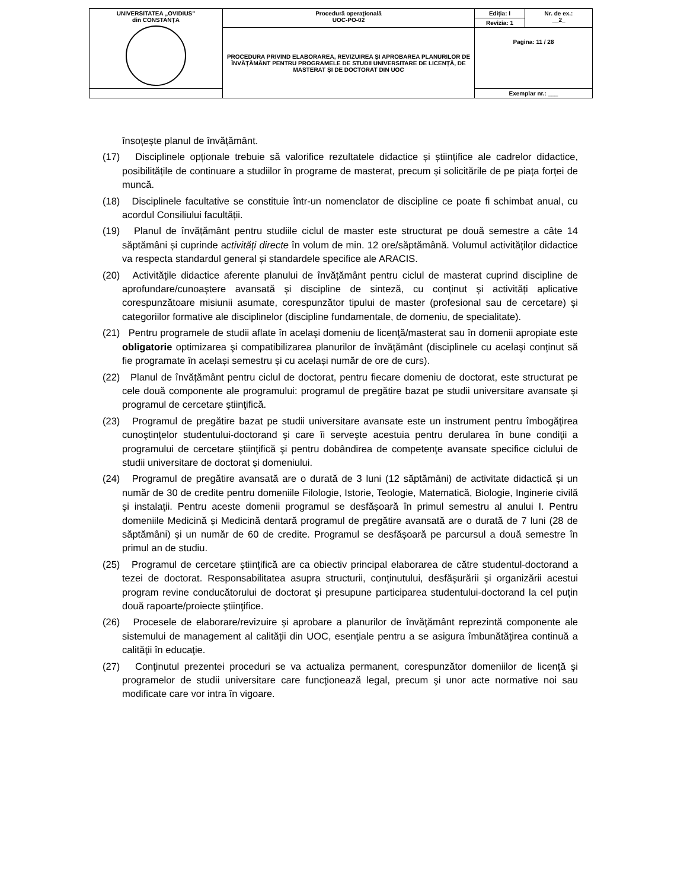| UNIVERSITATEA „OVIDIUS” din CONSTANȚA | Procedură operaţională UOC-PO-02 | Ediția: I | Nr. de ex.: __2_ |
| | | Revizia: 1 | |
| | PROCEDURA PRIVIND ELABORAREA, REVIZUIREA ȘI APROBAREA PLANURILOR DE ÎNVĂȚĂMÂNT PENTRU PROGRAMELE DE STUDII UNIVERSITARE DE LICENȚĂ, DE MASTERAT ȘI DE DOCTORAT DIN UOC | Pagina: 11 / 28 | |
| | | Exemplar nr.: ___ | |
însoțește planul de învățământ.
(17) Disciplinele opționale trebuie să valorifice rezultatele didactice și științifice ale cadrelor didactice, posibilitățile de continuare a studiilor în programe de masterat, precum și solicitările de pe piața forței de muncă.
(18) Disciplinele facultative se constituie într-un nomenclator de discipline ce poate fi schimbat anual, cu acordul Consiliului facultății.
(19) Planul de învățământ pentru studiile ciclul de master este structurat pe două semestre a câte 14 săptămâni și cuprinde activități directe în volum de min. 12 ore/săptămână. Volumul activităților didactice va respecta standardul general și standardele specifice ale ARACIS.
(20) Activităţile didactice aferente planului de învățământ pentru ciclul de masterat cuprind discipline de aprofundare/cunoaștere avansată și discipline de sinteză, cu conținut și activități aplicative corespunzătoare misiunii asumate, corespunzător tipului de master (profesional sau de cercetare) și categoriilor formative ale disciplinelor (discipline fundamentale, de domeniu, de specialitate).
(21) Pentru programele de studii aflate în acelaşi domeniu de licenţă/masterat sau în domenii apropiate este obligatorie optimizarea şi compatibilizarea planurilor de învăţământ (disciplinele cu același conținut să fie programate în același semestru și cu același număr de ore de curs).
(22) Planul de învățământ pentru ciclul de doctorat, pentru fiecare domeniu de doctorat, este structurat pe cele două componente ale programului: programul de pregătire bazat pe studii universitare avansate și programul de cercetare ştiinţifică.
(23) Programul de pregătire bazat pe studii universitare avansate este un instrument pentru îmbogăţirea cunoştinţelor studentului-doctorand şi care îi serveşte acestuia pentru derularea în bune condiţii a programului de cercetare ştiinţifică şi pentru dobândirea de competenţe avansate specifice ciclului de studii universitare de doctorat și domeniului.
(24) Programul de pregătire avansată are o durată de 3 luni (12 săptămâni) de activitate didactică și un număr de 30 de credite pentru domeniile Filologie, Istorie, Teologie, Matematică, Biologie, Inginerie civilă şi instalaţii. Pentru aceste domenii programul se desfășoară în primul semestru al anului I. Pentru domeniile Medicină și Medicină dentară programul de pregătire avansată are o durată de 7 luni (28 de săptămâni) și un număr de 60 de credite. Programul se desfășoară pe parcursul a două semestre în primul an de studiu.
(25) Programul de cercetare ştiinţifică are ca obiectiv principal elaborarea de către studentul-doctorand a tezei de doctorat. Responsabilitatea asupra structurii, conţinutului, desfăşurării şi organizării acestui program revine conducătorului de doctorat și presupune participarea studentului-doctorand la cel puțin două rapoarte/proiecte ştiinţifice.
(26) Procesele de elaborare/revizuire și aprobare a planurilor de învăţământ reprezintă componente ale sistemului de management al calităţii din UOC, esenţiale pentru a se asigura îmbunătăţirea continuă a calităţii în educaţie.
(27) Conţinutul prezentei proceduri se va actualiza permanent, corespunzător domeniilor de licenţă şi programelor de studii universitare care funcţionează legal, precum şi unor acte normative noi sau modificate care vor intra în vigoare.